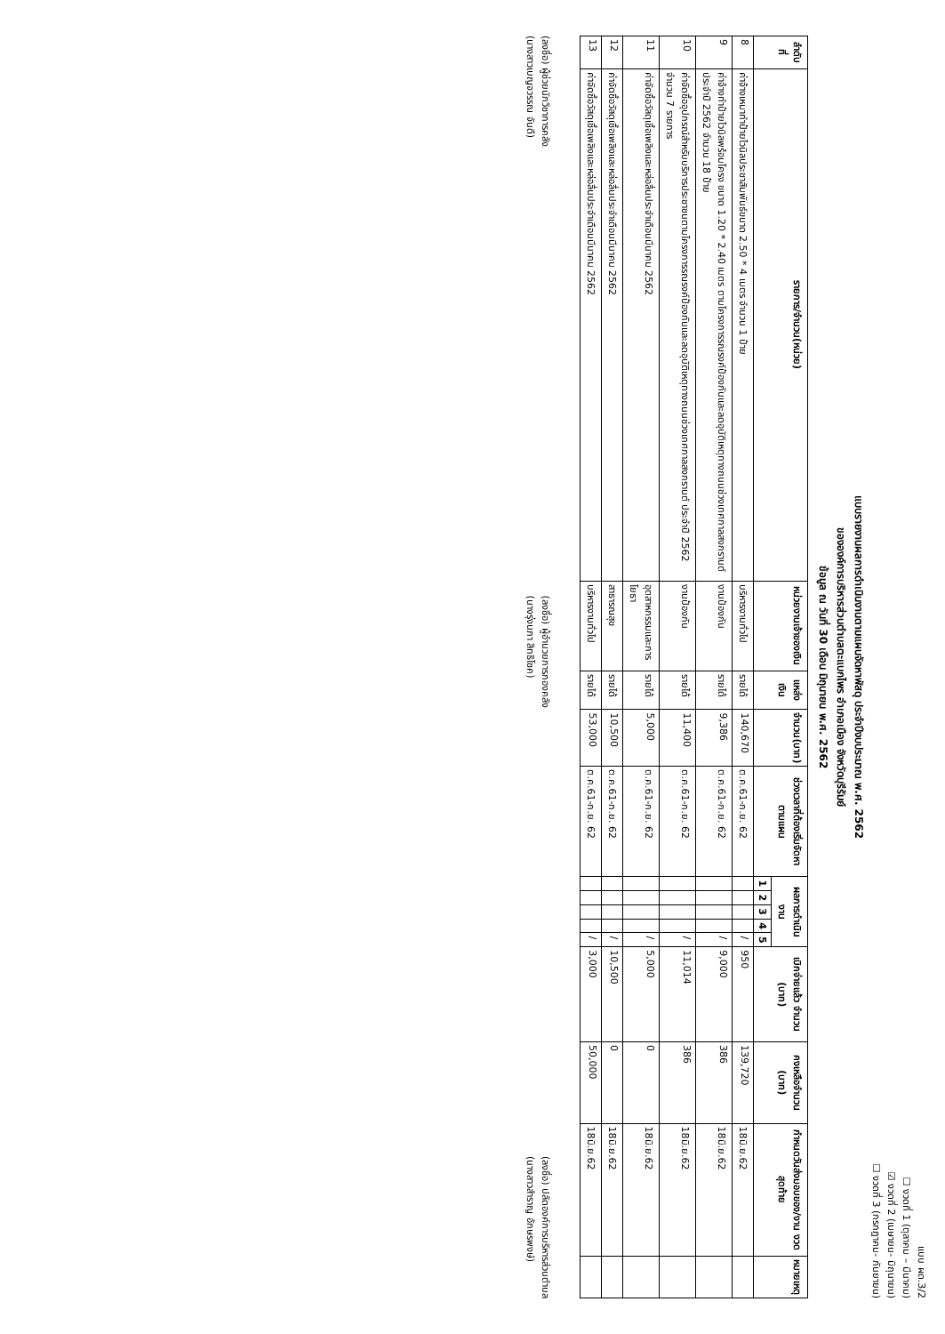แบบ ผด.3/2
☐ งวดที่ 1 (ตุลาคม – มีนาคม)
☑ งวดที่ 2 (เมษายน- มิถุนายน)
☐ งวดที่ 3 (กรกฎาคม- กันยายน)
แบบรายงานผลการดำเนินงานตามแผนจัดหาพัสดุ ประจำปีงบประมาณ พ.ศ. 2562
ขององค์การบริหารส่วนตำบลตะแบกไพร อำเภอเมือง จังหวัดบุรีรัมย์
ข้อมูล ณ วันที่ 30 เดือน มิถุนายน พ.ศ. 2562
| ลำดับที่ | รายการ/จำนวน(หน่วย) | หน่วยงานเจ้าของเงิน | แหล่งเงิน | จำนวน(บาท) | ช่วงเวลาที่ต้องเริ่มจัดหาตามแผน | ผลการดำเนินงาน | | | | | เบิกจ่ายแล้ว จำนวน (บาท) | คงเหลือจำนวน (บาท) | กำหนดวันส่งมอบของ/งาน งวดสุดท้าย | หมายเหตุ |
| --- | --- | --- | --- | --- | --- | --- | --- | --- | --- | --- | --- | --- | --- | --- |
| | | | | | | 1 | 2 | 3 | 4 | 5 | | | | |
| 8 | ค่าจ้างเหมาทำป้ายไวนิลประชาสัมพันธ์ขนาด 2.50 * 4 เมตร จำนวน 1 ป้าย | บริหารงานทั่วไป | รายได้ | 140,670 | ต.ค.61-ก.ย. 62 | | | | | / | 950 | 139,720 | 18มิ.ย.62 | |
| 9 | ค่าจ้างทำป้ายไวนิลพร้อมโครง ขนาด 1.20 * 2.40 เมตร ตามโครงการรณรงค์ป้องกันและลดอุบัติเหตุทางถนนช่วงเทศกาลสงกรานต์ ประจำปี 2562 จำนวน 18 ป้าย | งานป้องกัน | รายได้ | 9,386 | ต.ค.61-ก.ย. 62 | | | | | / | 9,000 | 386 | 18มิ.ย.62 | |
| 10 | ค่าจัดซื้ออุปกรณ์สำหรับบริการประชาชนตามโครงการรณรงค์ป้องกันและลดอุบัติเหตุทางถนนช่วงเทศกาลสงกรานต์ ประจำปี 2562 จำนวน 7 รายการ | งานป้องกัน | รายได้ | 11,400 | ต.ค.61-ก.ย. 62 | | | | | / | 11,014 | 386 | 18มิ.ย.62 | |
| 11 | ค่าจัดซื้อวัสดุเชื้อเพลิงและหล่อลื่นประจำเดือนมีนาคม 2562 | อุตสาหกรรมและการโยธา | รายได้ | 5,000 | ต.ค.61-ก.ย. 62 | | | | | / | 5,000 | 0 | 18มิ.ย.62 | |
| 12 | ค่าจัดซื้อวัสดุเชื้อเพลิงและหล่อลื่นประจำเดือนมีนาคม 2562 | สาธารณสุข | รายได้ | 10,500 | ต.ค.61-ก.ย. 62 | | | | | / | 10,500 | 0 | 18มิ.ย.62 | |
| 13 | ค่าจัดซื้อวัสดุเชื้อเพลิงและหล่อลื่นประจำเดือนมีนาคม 2562 | บริหารงานทั่วไป | รายได้ | 53,000 | ต.ค.61-ก.ย. 62 | | | | | / | 3,000 | 50,000 | 18มิ.ย.62 | |
(ลงชื่อ) ผู้ช่วยนักวิชาการคลัง
(นางสาวเบญจวรรณ จันดี)
(ลงชื่อ) ผู้อำนวยการกองคลัง
(นางรุ่งนภา สิทธิโชค)
(ลงชื่อ) ปลัดองค์การบริหารส่วนตำบล
(นางสาวสำราญ อักษรพงษ์)